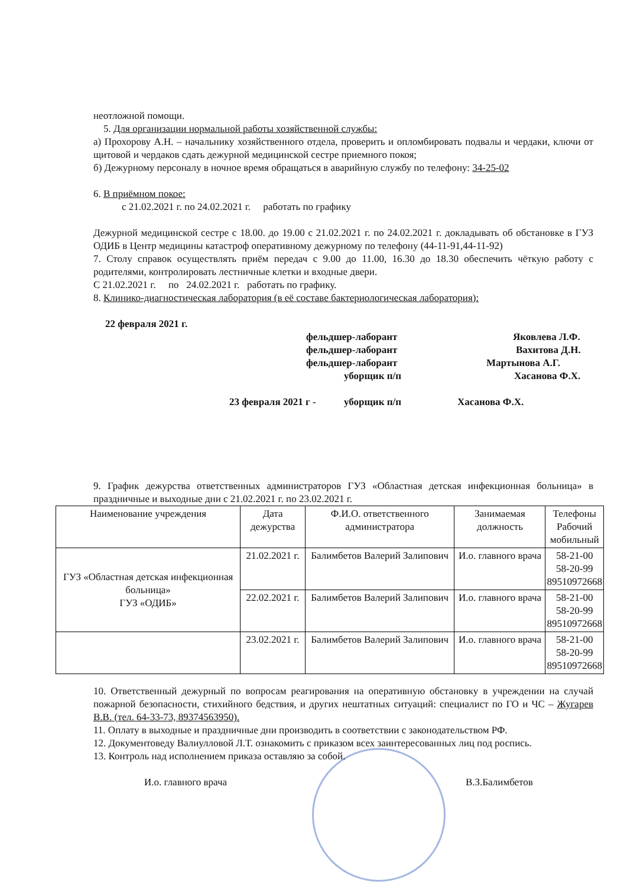неотложной помощи.
5. Для организации нормальной работы хозяйственной службы:
а) Прохорову А.Н. – начальнику хозяйственного отдела, проверить и опломбировать подвалы и чердаки, ключи от щитовой и чердаков сдать дежурной медицинской сестре приемного покоя;
б) Дежурному персоналу в ночное время обращаться в аварийную службу по телефону: 34-25-02
6. В приёмном покое:
с 21.02.2021 г. по 24.02.2021 г. работать по графику
Дежурной медицинской сестре с 18.00. до 19.00 с 21.02.2021 г. по 24.02.2021 г. докладывать об обстановке в ГУЗ ОДИБ в Центр медицины катастроф оперативному дежурному по телефону (44-11-91,44-11-92)
7. Столу справок осуществлять приём передач с 9.00 до 11.00, 16.30 до 18.30 обеспечить чёткую работу с родителями, контролировать лестничные клетки и входные двери.
С 21.02.2021 г. по 24.02.2021 г. работать по графику.
8. Клинико-диагностическая лаборатория (в её составе бактериологическая лаборатория):
22 февраля 2021 г.
фельдшер-лаборант Яковлева Л.Ф.
фельдшер-лаборант Вахитова Д.Н.
фельдшер-лаборант Мартынова А.Г.
уборщик п/п Хасанова Ф.Х.
23 февраля 2021 г - уборщик п/п Хасанова Ф.Х.
9. График дежурства ответственных администраторов ГУЗ «Областная детская инфекционная больница» в праздничные и выходные дни с 21.02.2021 г. по 23.02.2021 г.
| Наименование учреждения | Дата дежурства | Ф.И.О. ответственного администратора | Занимаемая должность | Телефоны Рабочий мобильный |
| --- | --- | --- | --- | --- |
| ГУЗ «Областная детская инфекционная больница» ГУЗ «ОДИБ» | 21.02.2021 г. | Балимбетов Валерий Залипович | И.о. главного врача | 58-21-00 58-20-99 89510972668 |
| | 22.02.2021 г. | Балимбетов Валерий Залипович | И.о. главного врача | 58-21-00 58-20-99 89510972668 |
| | 23.02.2021 г. | Балимбетов Валерий Залипович | И.о. главного врача | 58-21-00 58-20-99 89510972668 |
10. Ответственный дежурный по вопросам реагирования на оперативную обстановку в учреждении на случай пожарной безопасности, стихийного бедствия, и других нештатных ситуаций: специалист по ГО и ЧС – Жугарев В.В. (тел. 64-33-73, 89374563950).
11. Оплату в выходные и праздничные дни производить в соответствии с законодательством РФ.
12. Документоведу Валиулловой Л.Т. ознакомить с приказом всех заинтересованных лиц под роспись.
13. Контроль над исполнением приказа оставляю за собой.
И.о. главного врача В.З.Балимбетов